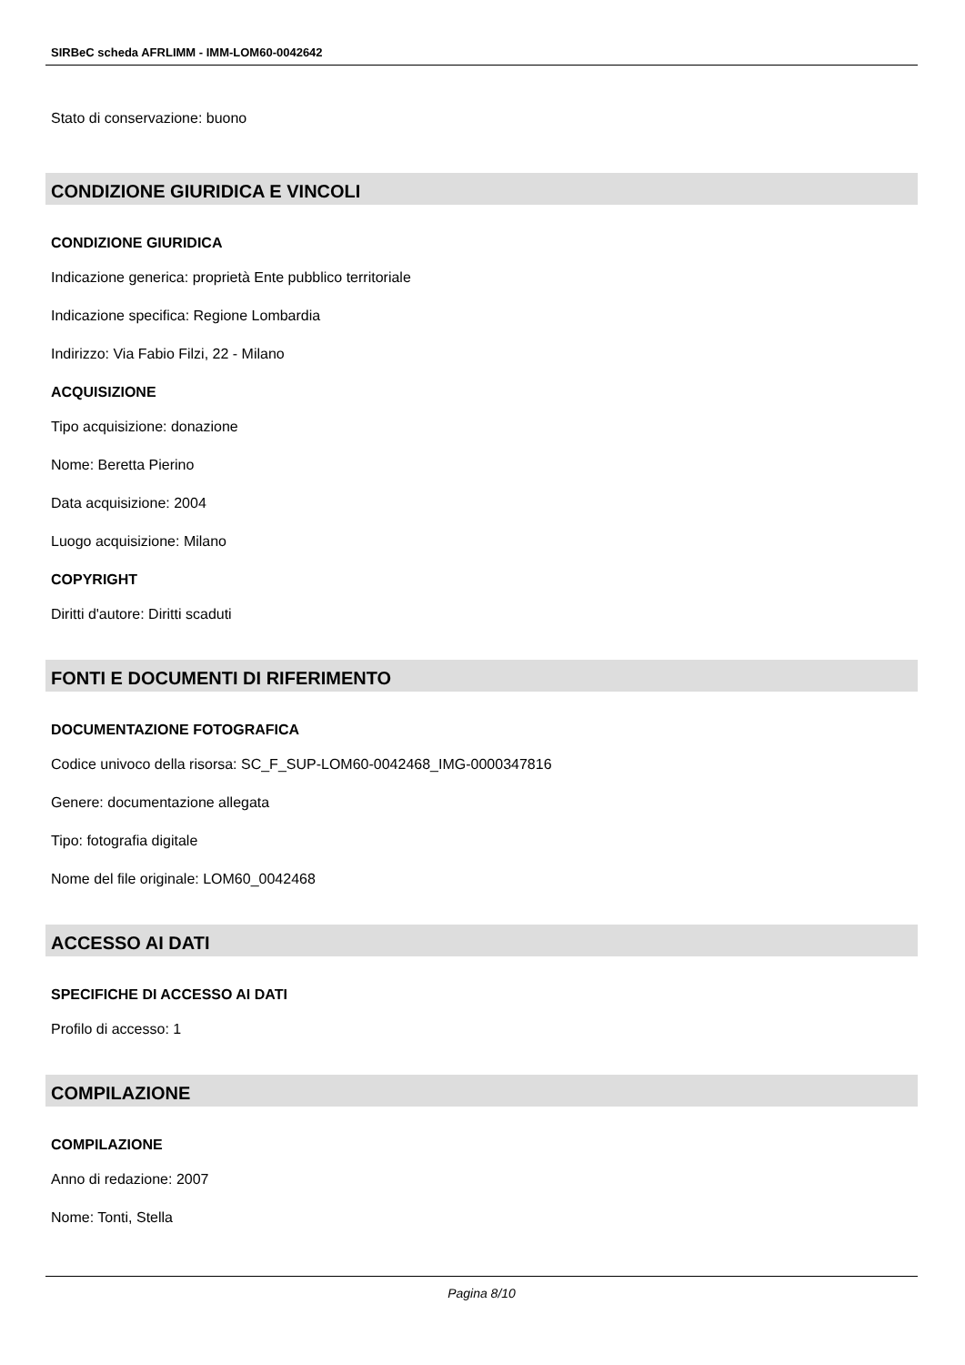SIRBeC scheda AFRLIMM - IMM-LOM60-0042642
Stato di conservazione: buono
CONDIZIONE GIURIDICA E VINCOLI
CONDIZIONE GIURIDICA
Indicazione generica: proprietà Ente pubblico territoriale
Indicazione specifica: Regione Lombardia
Indirizzo: Via Fabio Filzi, 22 - Milano
ACQUISIZIONE
Tipo acquisizione: donazione
Nome: Beretta Pierino
Data acquisizione: 2004
Luogo acquisizione: Milano
COPYRIGHT
Diritti d'autore: Diritti scaduti
FONTI E DOCUMENTI DI RIFERIMENTO
DOCUMENTAZIONE FOTOGRAFICA
Codice univoco della risorsa: SC_F_SUP-LOM60-0042468_IMG-0000347816
Genere: documentazione allegata
Tipo: fotografia digitale
Nome del file originale: LOM60_0042468
ACCESSO AI DATI
SPECIFICHE DI ACCESSO AI DATI
Profilo di accesso: 1
COMPILAZIONE
COMPILAZIONE
Anno di redazione: 2007
Nome: Tonti, Stella
Pagina 8/10